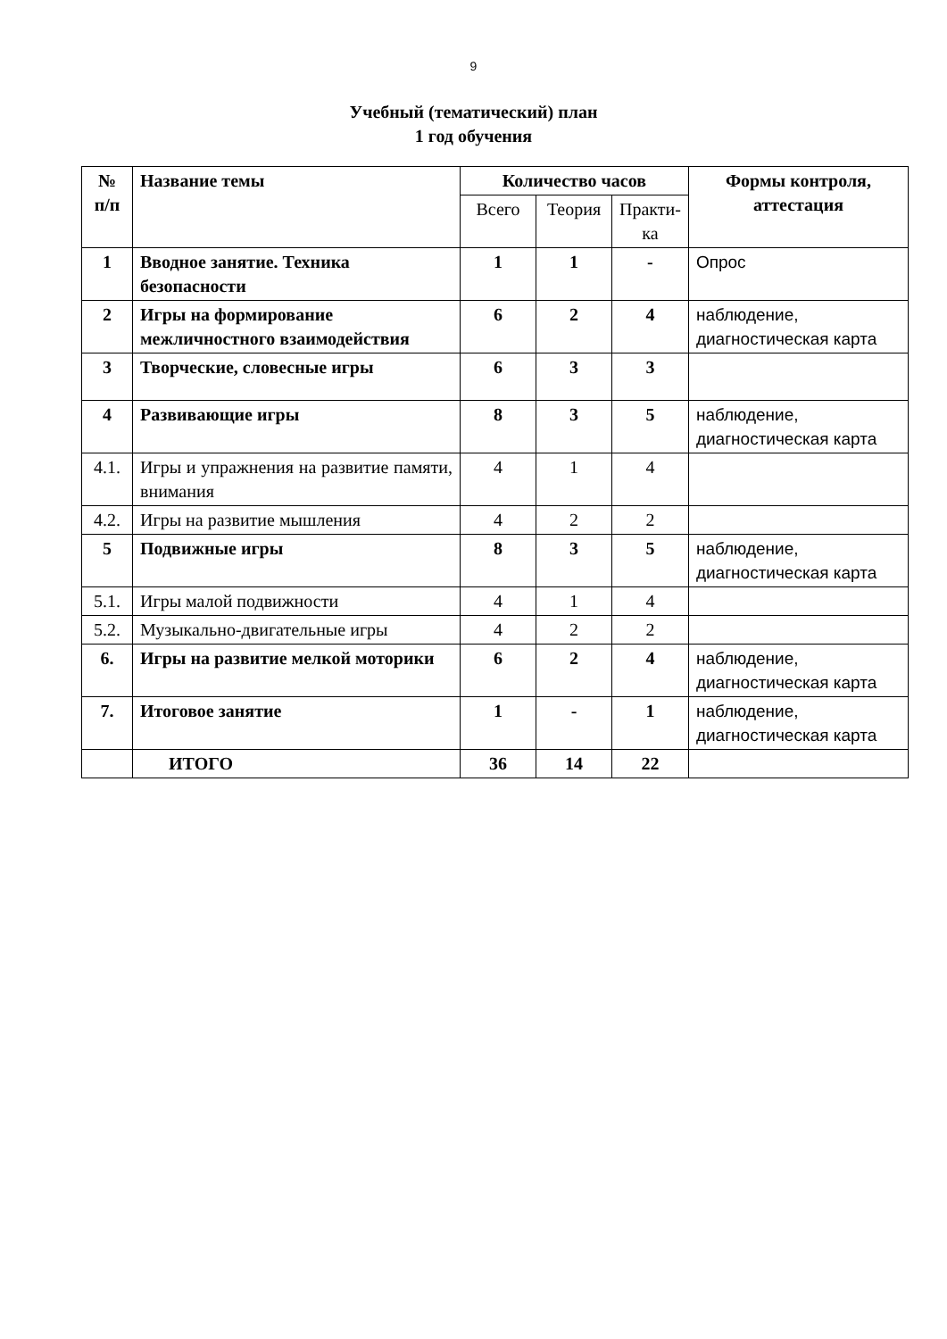9
Учебный (тематический) план
1 год обучения
| № п/п | Название темы | Количество часов | | | Формы контроля, аттестация |
| --- | --- | --- | --- | --- | --- |
| | | Всего | Теория | Практи- ка | |
| 1 | Вводное занятие. Техника безопасности | 1 | 1 | - | Опрос |
| 2 | Игры на формирование межличностного взаимодействия | 6 | 2 | 4 | наблюдение, диагностическая карта |
| 3 | Творческие, словесные игры | 6 | 3 | 3 | |
| 4 | Развивающие игры | 8 | 3 | 5 | наблюдение, диагностическая карта |
| 4.1. | Игры и упражнения на развитие памяти, внимания | 4 | 1 | 4 | |
| 4.2. | Игры на развитие мышления | 4 | 2 | 2 | |
| 5 | Подвижные игры | 8 | 3 | 5 | наблюдение, диагностическая карта |
| 5.1. | Игры малой подвижности | 4 | 1 | 4 | |
| 5.2. | Музыкально-двигательные игры | 4 | 2 | 2 | |
| 6. | Игры на развитие мелкой моторики | 6 | 2 | 4 | наблюдение, диагностическая карта |
| 7. | Итоговое занятие | 1 | - | 1 | наблюдение, диагностическая карта |
| | ИТОГО | 36 | 14 | 22 | |